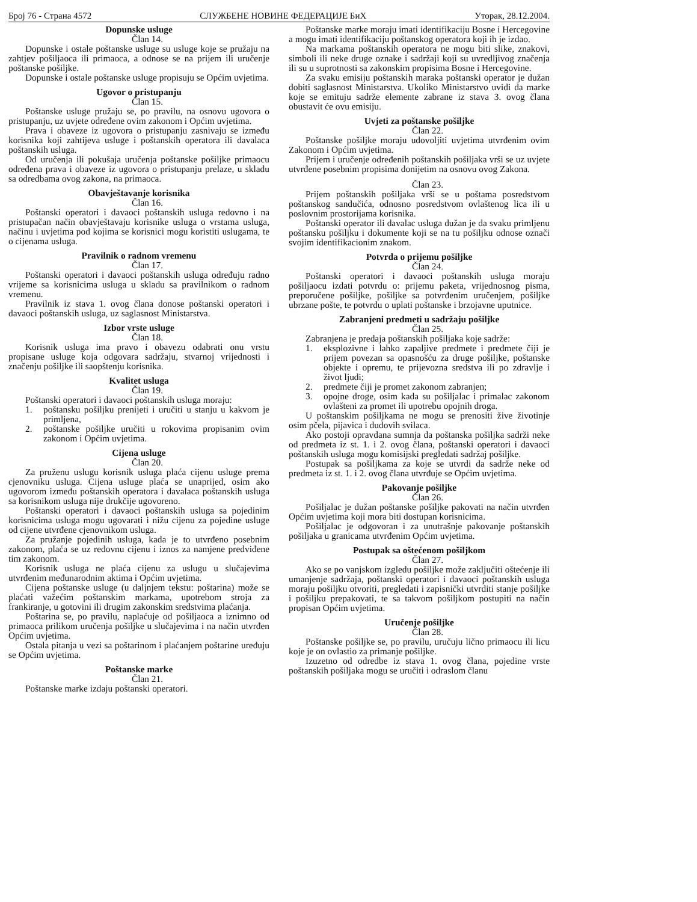Број 76 - Страна 4572 СЛУЖБЕНЕ НОВИНЕ ФЕДЕРАЦИЈЕ БиХ Уторак, 28.12.2004.
Dopunske usluge
Član 14.
Dopunske i ostale poštanske usluge su usluge koje se pružaju na zahtjev pošiljaoca ili primaoca, a odnose se na prijem ili uručenje poštanske pošiljke.
Dopunske i ostale poštanske usluge propisuju se Općim uvjetima.
Ugovor o pristupanju
Član 15.
Poštanske usluge pružaju se, po pravilu, na osnovu ugovora o pristupanju, uz uvjete određene ovim zakonom i Općim uvjetima.
Prava i obaveze iz ugovora o pristupanju zasnivaju se između korisnika koji zahtijeva usluge i poštanskih operatora ili davalaca poštanskih usluga.
Od uručenja ili pokušaja uručenja poštanske pošiljke primaocu određena prava i obaveze iz ugovora o pristupanju prelaze, u skladu sa odredbama ovog zakona, na primaoca.
Obavještavanje korisnika
Član 16.
Poštanski operatori i davaoci poštanskih usluga redovno i na pristupačan način obavještavaju korisnike usluga o vrstama usluga, načinu i uvjetima pod kojima se korisnici mogu koristiti uslugama, te o cijenama usluga.
Pravilnik o radnom vremenu
Član 17.
Poštanski operatori i davaoci poštanskih usluga određuju radno vrijeme sa korisnicima usluga u skladu sa pravilnikom o radnom vremenu.
Pravilnik iz stava 1. ovog člana donose poštanski operatori i davaoci poštanskih usluga, uz saglasnost Ministarstva.
Izbor vrste usluge
Član 18.
Korisnik usluga ima pravo i obavezu odabrati onu vrstu propisane usluge koja odgovara sadržaju, stvarnoj vrijednosti i značenju pošiljke ili saopštenju korisnika.
Kvalitet usluga
Član 19.
Poštanski operatori i davaoci poštanskih usluga moraju:
1. poštansku pošiljku prenijeti i uručiti u stanju u kakvom je primljena,
2. poštanske pošiljke uručiti u rokovima propisanim ovim zakonom i Općim uvjetima.
Cijena usluge
Član 20.
Za pruženu uslugu korisnik usluga plaća cijenu usluge prema cjenovniku usluga. Cijena usluge plaća se unaprijed, osim ako ugovorom između poštanskih operatora i davalaca poštanskih usluga sa korisnikom usluga nije drukčije ugovoreno.
Poštanski operatori i davaoci poštanskih usluga sa pojedinim korisnicima usluga mogu ugovarati i nižu cijenu za pojedine usluge od cijene utvrđene cjenovnikom usluga.
Za pružanje pojedinih usluga, kada je to utvrđeno posebnim zakonom, plaća se uz redovnu cijenu i iznos za namjene predviđene tim zakonom.
Korisnik usluga ne plaća cijenu za uslugu u slučajevima utvrđenim međunarodnim aktima i Općim uvjetima.
Cijena poštanske usluge (u daljnjem tekstu: poštarina) može se plaćati važećim poštanskim markama, upotrebom stroja za frankiranje, u gotovini ili drugim zakonskim sredstvima plaćanja.
Poštarina se, po pravilu, naplaćuje od pošiljaoca a iznimno od primaoca prilikom uručenja pošiljke u slučajevima i na način utvrđen Općim uvjetima.
Ostala pitanja u vezi sa poštarinom i plaćanjem poštarine uređuju se Općim uvjetima.
Poštanske marke
Član 21.
Poštanske marke izdaju poštanski operatori.
Poštanske marke moraju imati identifikaciju Bosne i Hercegovine a mogu imati identifikaciju poštanskog operatora koji ih je izdao.
Na markama poštanskih operatora ne mogu biti slike, znakovi, simboli ili neke druge oznake i sadržaji koji su uvredljivog značenja ili su u suprotnosti sa zakonskim propisima Bosne i Hercegovine.
Za svaku emisiju poštanskih maraka poštanski operator je dužan dobiti saglasnost Ministarstva. Ukoliko Ministarstvo uvidi da marke koje se emituju sadrže elemente zabrane iz stava 3. ovog člana obustavit će ovu emisiju.
Uvjeti za poštanske pošiljke
Član 22.
Poštanske pošiljke moraju udovoljiti uvjetima utvrđenim ovim Zakonom i Općim uvjetima.
Prijem i uručenje određenih poštanskih pošiljaka vrši se uz uvjete utvrđene posebnim propisima donijetim na osnovu ovog Zakona.
Član 23.
Prijem poštanskih pošiljaka vrši se u poštama posredstvom poštanskog sandučića, odnosno posredstvom ovlaštenog lica ili u poslovnim prostorijama korisnika.
Poštanski operator ili davalac usluga dužan je da svaku primljenu poštansku pošiljku i dokumente koji se na tu pošiljku odnose označi svojim identifikacionim znakom.
Potvrda o prijemu pošiljke
Član 24.
Poštanski operatori i davaoci poštanskih usluga moraju pošiljaocu izdati potvrdu o: prijemu paketa, vrijednosnog pisma, preporučene pošiljke, pošiljke sa potvrđenim uručenjem, pošiljke ubrzane pošte, te potvrdu o uplati poštanske i brzojavne uputnice.
Zabranjeni predmeti u sadržaju pošiljke
Član 25.
Zabranjena je predaja poštanskih pošiljaka koje sadrže:
1. eksplozivne i lahko zapaljive predmete i predmete čiji je prijem povezan sa opasnošću za druge pošiljke, poštanske objekte i opremu, te prijevozna sredstva ili po zdravlje i život ljudi;
2. predmete čiji je promet zakonom zabranjen;
3. opojne droge, osim kada su pošiljalac i primalac zakonom ovlašteni za promet ili upotrebu opojnih droga.
U poštanskim pošiljkama ne mogu se prenositi žive životinje osim pčela, pijavica i dudovih svilaca.
Ako postoji opravdana sumnja da poštanska pošiljka sadrži neke od predmeta iz st. 1. i 2. ovog člana, poštanski operatori i davaoci poštanskih usluga mogu komisijski pregledati sadržaj pošiljke.
Postupak sa pošiljkama za koje se utvrdi da sadrže neke od predmeta iz st. 1. i 2. ovog člana utvrđuje se Općim uvjetima.
Pakovanje pošiljke
Član 26.
Pošiljalac je dužan poštanske pošiljke pakovati na način utvrđen Općim uvjetima koji mora biti dostupan korisnicima.
Pošiljalac je odgovoran i za unutrašnje pakovanje poštanskih pošiljaka u granicama utvrđenim Općim uvjetima.
Postupak sa oštećenom pošiljkom
Član 27.
Ako se po vanjskom izgledu pošiljke može zaključiti oštećenje ili umanjenje sadržaja, poštanski operatori i davaoci poštanskih usluga moraju pošiljku otvoriti, pregledati i zapisnički utvrditi stanje pošiljke i pošiljku prepakovati, te sa takvom pošiljkom postupiti na način propisan Općim uvjetima.
Uručenje pošiljke
Član 28.
Poštanske pošiljke se, po pravilu, uručuju lično primaocu ili licu koje je on ovlastio za primanje pošiljke.
Izuzetno od odredbe iz stava 1. ovog člana, pojedine vrste poštanskih pošiljaka mogu se uručiti i odraslom članu